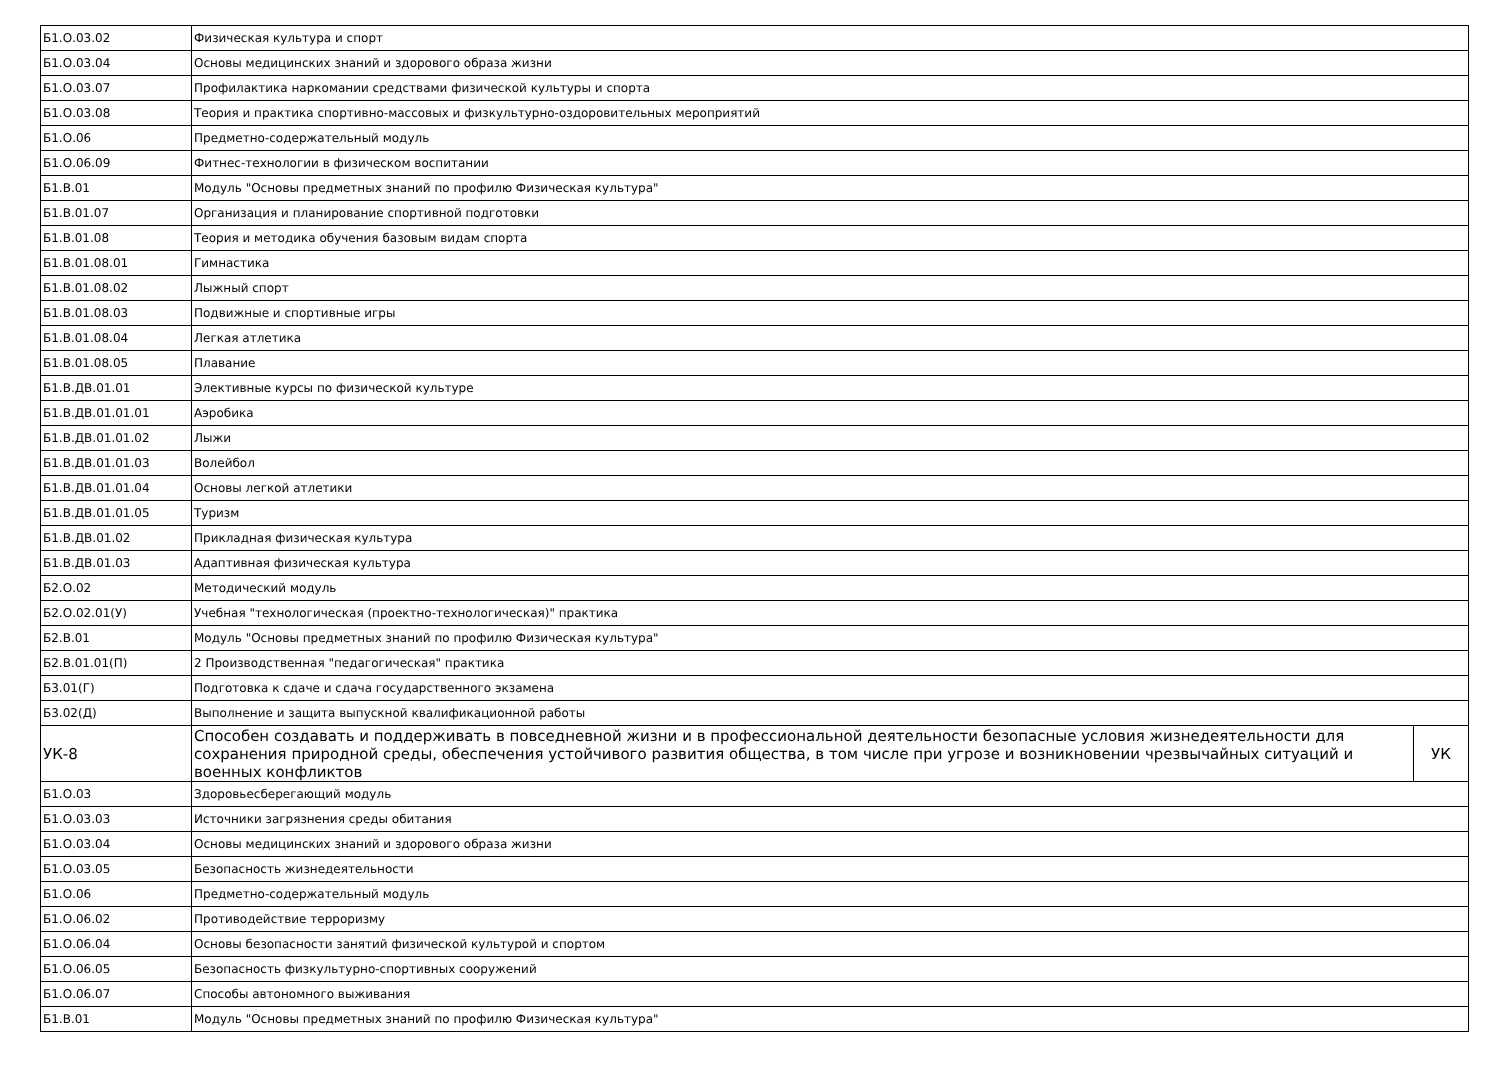| Б1.О.03.02 | Физическая культура и спорт | |
| Б1.О.03.04 | Основы медицинских знаний и здорового образа жизни | |
| Б1.О.03.07 | Профилактика наркомании средствами физической культуры и спорта | |
| Б1.О.03.08 | Теория и практика спортивно-массовых и физкультурно-оздоровительных мероприятий | |
| Б1.О.06 | Предметно-содержательный модуль | |
| Б1.О.06.09 | Фитнес-технологии в физическом воспитании | |
| Б1.В.01 | Модуль "Основы предметных знаний по профилю Физическая культура" | |
| Б1.В.01.07 | Организация и планирование спортивной подготовки | |
| Б1.В.01.08 | Теория и методика обучения базовым видам спорта | |
| Б1.В.01.08.01 | Гимнастика | |
| Б1.В.01.08.02 | Лыжный спорт | |
| Б1.В.01.08.03 | Подвижные и спортивные игры | |
| Б1.В.01.08.04 | Легкая атлетика | |
| Б1.В.01.08.05 | Плавание | |
| Б1.В.ДВ.01.01 | Элективные курсы по физической культуре | |
| Б1.В.ДВ.01.01.01 | Аэробика | |
| Б1.В.ДВ.01.01.02 | Лыжи | |
| Б1.В.ДВ.01.01.03 | Волейбол | |
| Б1.В.ДВ.01.01.04 | Основы легкой атлетики | |
| Б1.В.ДВ.01.01.05 | Туризм | |
| Б1.В.ДВ.01.02 | Прикладная физическая культура | |
| Б1.В.ДВ.01.03 | Адаптивная физическая культура | |
| Б2.О.02 | Методический модуль | |
| Б2.О.02.01(У) | Учебная "технологическая (проектно-технологическая)" практика | |
| Б2.В.01 | Модуль "Основы предметных знаний по профилю Физическая культура" | |
| Б2.В.01.01(П) | 2 Производственная "педагогическая" практика | |
| Б3.01(Г) | Подготовка к сдаче и сдача государственного экзамена | |
| Б3.02(Д) | Выполнение и защита выпускной квалификационной работы | |
| УК-8 | Способен создавать и поддерживать в повседневной жизни и в профессиональной деятельности безопасные условия жизнедеятельности для сохранения природной среды, обеспечения устойчивого развития общества, в том числе при угрозе и возникновении чрезвычайных ситуаций и военных конфликтов | УК |
| Б1.О.03 | Здоровьесберегающий модуль | |
| Б1.О.03.03 | Источники загрязнения среды обитания | |
| Б1.О.03.04 | Основы медицинских знаний и здорового образа жизни | |
| Б1.О.03.05 | Безопасность жизнедеятельности | |
| Б1.О.06 | Предметно-содержательный модуль | |
| Б1.О.06.02 | Противодействие терроризму | |
| Б1.О.06.04 | Основы безопасности занятий физической культурой и спортом | |
| Б1.О.06.05 | Безопасность физкультурно-спортивных сооружений | |
| Б1.О.06.07 | Способы автономного выживания | |
| Б1.В.01 | Модуль "Основы предметных знаний по профилю Физическая культура" | |